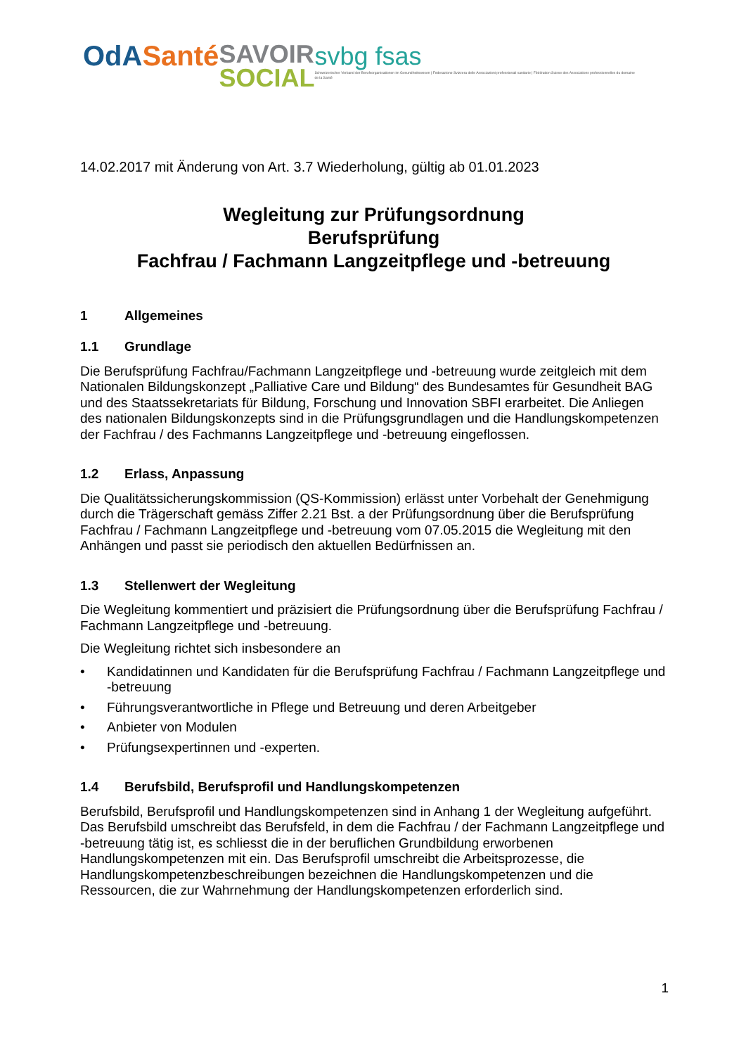OdA Santé
SAVOIR
SOCIAL
svbg fsas
Schweizerischer Verband der Berufsorganisationen im Gesundheitswesen | Federazione Svizzera delle Associazioni professionali sanitarie | Fédération Suisse des Associations professionnelles du domaine de la Santé
14.02.2017 mit Änderung von Art. 3.7 Wiederholung, gültig ab 01.01.2023
Wegleitung zur Prüfungsordnung
Berufsprüfung
Fachfrau / Fachmann Langzeitpflege und -betreuung
1 Allgemeines
1.1 Grundlage
Die Berufsprüfung Fachfrau/Fachmann Langzeitpflege und -betreuung wurde zeitgleich mit dem Nationalen Bildungskonzept „Palliative Care und Bildung“ des Bundesamtes für Gesundheit BAG und des Staatssekretariats für Bildung, Forschung und Innovation SBFI erarbeitet. Die Anliegen des nationalen Bildungskonzepts sind in die Prüfungsgrundlagen und die Handlungskompetenzen der Fachfrau / des Fachmanns Langzeitpflege und -betreuung eingeflossen.
1.2 Erlass, Anpassung
Die Qualitätssicherungskommission (QS-Kommission) erlässt unter Vorbehalt der Genehmigung durch die Trägerschaft gemäss Ziffer 2.21 Bst. a der Prüfungsordnung über die Berufsprüfung Fachfrau / Fachmann Langzeitpflege und -betreuung vom 07.05.2015 die Wegleitung mit den Anhängen und passt sie periodisch den aktuellen Bedürfnissen an.
1.3 Stellenwert der Wegleitung
Die Wegleitung kommentiert und präzisiert die Prüfungsordnung über die Berufsprüfung Fachfrau / Fachmann Langzeitpflege und -betreuung.
Die Wegleitung richtet sich insbesondere an
• Kandidatinnen und Kandidaten für die Berufsprüfung Fachfrau / Fachmann Langzeitpflege und -betreuung
• Führungsverantwortliche in Pflege und Betreuung und deren Arbeitgeber
• Anbieter von Modulen
• Prüfungsexpertinnen und -experten.
1.4 Berufsbild, Berufsprofil und Handlungskompetenzen
Berufsbild, Berufsprofil und Handlungskompetenzen sind in Anhang 1 der Wegleitung aufgeführt. Das Berufsbild umschreibt das Berufsfeld, in dem die Fachfrau / der Fachmann Langzeitpflege und -betreuung tätig ist, es schliesst die in der beruflichen Grundbildung erworbenen Handlungskompetenzen mit ein. Das Berufsprofil umschreibt die Arbeitsprozesse, die Handlungskompetenzbeschreibungen bezeichnen die Handlungskompetenzen und die Ressourcen, die zur Wahrnehmung der Handlungskompetenzen erforderlich sind.
1